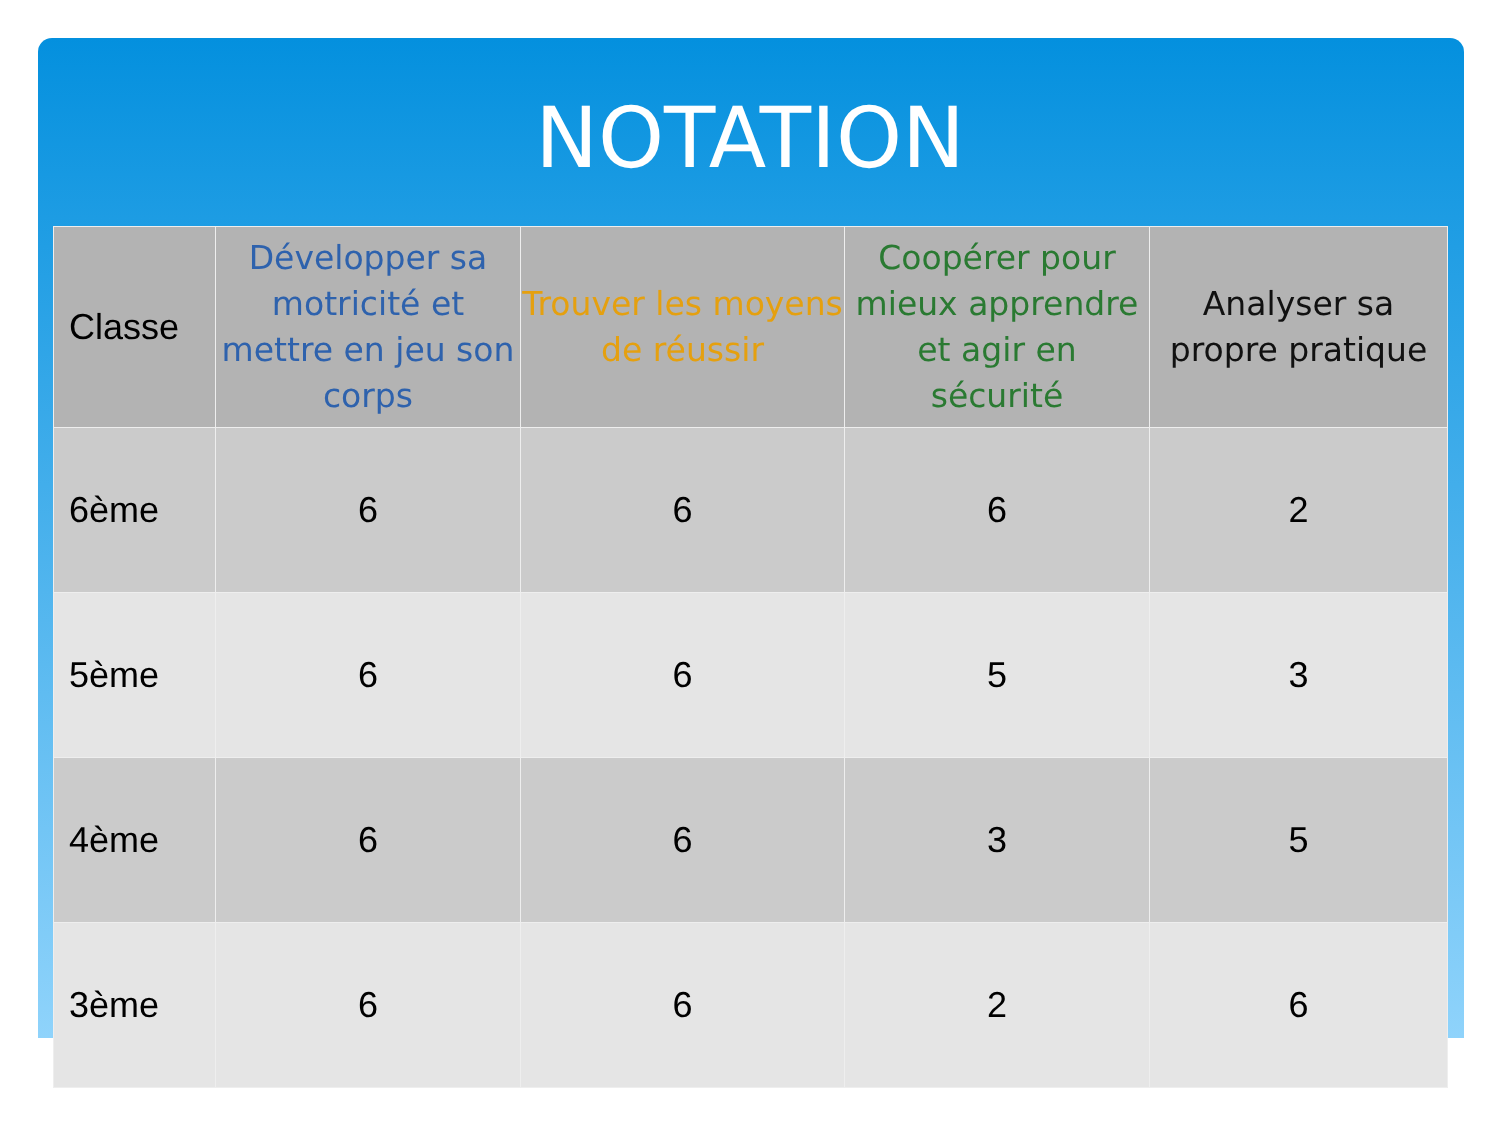NOTATION
| Classe | Développer sa motricité et mettre en jeu son corps | Trouver les moyens de réussir | Coopérer pour mieux apprendre et agir en sécurité | Analyser sa propre pratique |
| --- | --- | --- | --- | --- |
| 6ème | 6 | 6 | 6 | 2 |
| 5ème | 6 | 6 | 5 | 3 |
| 4ème | 6 | 6 | 3 | 5 |
| 3ème | 6 | 6 | 2 | 6 |